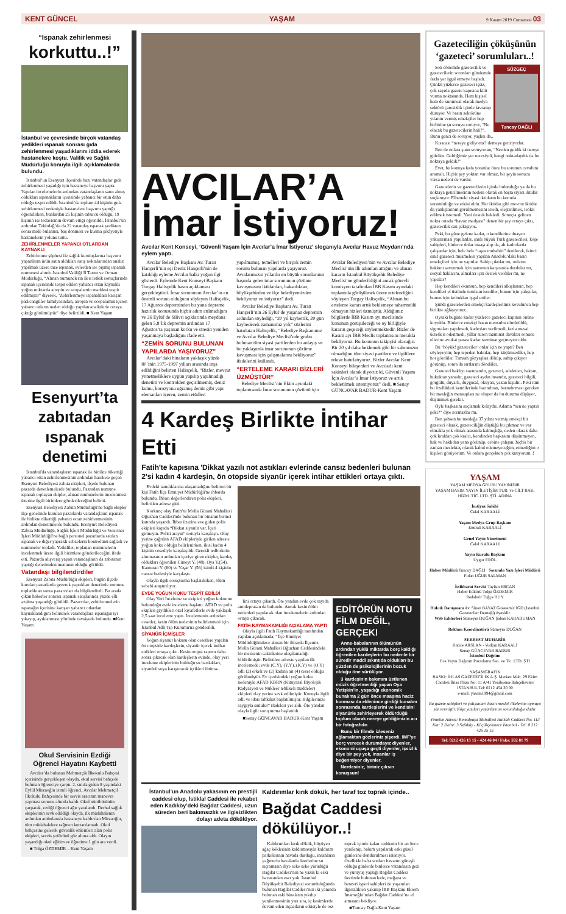KENT GÜNCEL YAŞAM 9 Kasım 2019 Cumartesi 03
“Ispanak zehirlenmesi
korkuttu..!”
İstanbul ve çevresinde birçok vatandaş yedikleri ıspanak sonrası gıda zehirlenmesi yaşadıklarını iddia ederek hastanelere koştu. Valilik ve Sağlık Müdürlüğü konuyla ilgili açıklamalarda bulundu.
İstanbul’un Esenyurt ilçesinde bazı vatandaşlar gıda zehirlenmesi yaşadığı için hastaneye başvuru yaptı. Yapılan incelemelerin ardından vatandaşların satın almış oldukları ıspanakların içerisinde yabancı bir otun daha olduğu tespit edildi. İstanbul’da toplam 44 kişinin gıda zehirlenmesi nedeniyle hastanelere başvuru yaptığı öğrenilirken, bunlardan 25 kişinin taburcu olduğu, 19 kişinin ise tedavisinin devam ettiği öğrenildi. İstanbul’un ardından Tekirdağ’da da 22 vatandaş ıspanak yedikten sonra mide bulantısı, baş dönmesi ve kusma şikâyetiyle hastanelerin yolunu tuttu.
ZEHİRLENMELER YAPANCI OTLARDAN KAYNAKLI
Zehirlenme şüphesi ile sağlık kuruluşlarına başvuru yapanların ürün satın aldıkları satış noktalarından analiz yapılmak üzere taze ıspanak, evlerden ise pişmiş ıspanak numunesi alındı. İstanbul Valiliği İl Tarım ve Orman Müdürlüğü, “Alınan numunelerin ileri tetkik sonuçlarında ıspanak içerisinde tespit edilen yabancı ottan kaynaklı yoğun miktarda atropin ve scopalamin maddesi tespit edilmiştir” diyerek, "Zehirlenmeye ıspanaklara karışan patlıcangiller familyasından, atropin ve scopalamin içeren yabancı otların neden olduğu yapılan analizlerle ortaya çıktığı görülmüştür" diye belirtildi. ■ Kent Yaşam
Esenyurt’ta
zabıtadan ıspanak
denetimi
İstanbul'da vatandaşların ıspanak ile birlikte tükettiği yabancı ottan zehirlenmesinin ardından harekete geçen Esenyurt Belediyesi zabıta ekipleri, ilçede bulunan pazarda denetlemelerde bulundu. Pazardan numune ıspanak toplayan ekipler, alınan numunelerin incelenmesi üzerine ilgili birimlere gönderileceğini belirtti.
Esenyurt Belediyesi Zabıta Müdürlüğü'ne bağlı ekipler ilçe genelinde kurulan pazarlarda vatandaşların ıspanak ile birlikte tükettiği yabancı ottan zehirlenmesinin ardından denetimlerde bulundu. Esenyurt Belediyesi Zabıta Müdürlüğü, Sağlık İşleri Müdürlüğü ve Veteriner İşleri Müdürlüğü'ne bağlı personel pazarlarda satılan ıspanak ve diğer yapraklı sebzelerin kontrolünü sağladı ve numuneler topladı. Yetkililer, toplanan numunelerin incelenmek üzere ilgili birimlere gönderileceğini ifade etti. Pazarda alışveriş yapan vatandaşların da zabıtanın yaptığı denetimden memnun olduğu görüldü.
Vatandaşı bilgilendirdiler
Esenyurt Zabıta Müdürlüğü ekipleri, bugün ilçede kurulan pazarlarda gezerek yaptıkları denetimle numune topladıktan sonra pazarcıları da bilgilendirdi. Bu arada çıkan haberler sonrası ıspanak satışlarında yüzde elli azalma yaşandığı görüldü. Pazarcılar, zehirlenmelerin ıspanağın içerisine karışan yabancı otlardan kaynaklandığını belirterek vatandaşlara ıspanağın iyi yıkayıp, ayıklanması yönünde tavsiyede bulundu. ■Kent Yaşam
Okul Servisinin Ezdiği Öğrenci Hayatını Kaybetti
Avcılar’da bulunan Mehmetçik İlkokulu Bahçesi içerisinde gerçekleşen olayda, okul servisi bahçede bulunan öğrenciye çarptı. 2. sınıfa giden 8 yaşındaki Eylül Mirzaoğlu isimli öğrenci, Avcılar Mehmetçil İlkokulu Bahçesinde bir servis aracının manevra yapması sonucu altında kaldı. Okul minibüsünün çarparak, ezdiği öğrenci ağır yaralandı. Derhal sağlık ekiplerinin sevk edildiği olayda, ilk müdahalenin ardından ambulansla hastaneye kaldırılan Mirzaoğlu, tüm müdahalelere rağmen kurtarılamadı. Okul bahçesine gelerek güvenlik önlemleri alan polis ekipleri, servis şoförünü göz altına aldı. Olayın yaşandığı okul eğitim ve öğretime 1 gün ara verdi.
■ Tolga ÖZDEMİR – Kent Yaşam
AVCILAR’A
İmar İstiyoruz!
Avcılar Kent Konseyi, ‘Güvenli Yaşam İçin Avcılar’a İmar İstiyoruz’ sloganıyla Avcılar Havuz Meydanı’nda eylem yaptı.
Avcılar Belediye Başkanı Av. Turan Hançerli’nin eşi Deniz Hançerli’nin de katıldığı eyleme Avcılar halkı yoğun ilgi gösterdi. Eylemde Kent Konseyi Başkanı Turgay Halisçelik basın açıklaması gerçekleştirdi. İmar sorununun Avcılar’ın en önemli sorunu olduğunu söyleyen Halisçelik, 17 Ağustos depreminden bu yana depreme hazırlık konusunda hiçbir adım atılmadığını ve 26 Eylül’de Silivri açıklarında meydana gelen 5,8’lik depremin ardından 17 Ağustos’ta yaşanan korku ve stresin yeniden yaşanmaya başladığını ifade etti.
“ZEMİN SORUNU BULUNAN YAPILARDA YAŞIYORUZ”
Avcılar’daki binaların yaklaşık yüzde 80’inin 1975-1997 yılları arasında inşa edildiğini belirten Halisçelik, “Bizler, mevcut yönetmeliklere uygun yapılıp yapılmadığı denetim ve kontrolden geçirilmemiş, deniz kumu, korozyona uğramış demir gibi yapı elemanları içeren, zemin etüdleri yapılmamış, temelleri ve birçok zemin sorunu bulunan yapılarda yaşıyoruz. Avcılarımızın yıllardır en büyük sorunlarının başında gelen imar sorununun çözüme kavuşmasını iktidardan, bakanlıktan, büyükşehirden ve ilçe belediyemizden bekliyoruz ve istiyoruz” dedi.
Avcılar Belediye Başkanı Av. Turan Hançerli’nin 26 Eylül’de yaşanan depremin ardından söylediği, “20 yıl kaybettik, 20 gün kaybedecek zamanımız yok” sözlerini hatırlatan Halisçelik, “Belediye Başkanımız ve Avcılar Belediye Meclisi’nde grubu bulunan tüm siyasi partilerden bu anlayış ve bu yaklaşımla imar sorununun çözüme kavuşması için çalışmalarını bekliyoruz” ifadelerini kullandı.
“ERTELEME KARARI BİZLERİ ÜZMÜŞTÜR”
Belediye Meclisi’nin Ekim ayındaki toplantısında İmar sorununun çözümü için Avcılar Belediyesi’nin ve Avcılar Belediye Meclisi’nin ilk adımları attığını ve alınan kararın İstanbul Büyükşehir Belediye Meclisi’ne gönderildiğini ancak görevli komisyon tarafından İBB Kasım ayındaki toplantıda görüşülmek üzere ertelendiğini söyleyen Turgay Halisçelik, “Alınan bu erteleme kararı artık beklemeye tahammülü olmayan bizleri üzmüştür. Aldığımız bilgilerde İBB Kasım ayı meclisinde konunun görüşüleceği ve oy birliğiyle kararın geçeceği söylenmektedir. Bizler de Kasım ayı İBB Meclis toplantısını merakla bekliyoruz. Bu konunun takipçisi olacağız. Bir 20 yıl daha beklemek gibi bir sabrımızın olmadığını tüm siyasi partilere ve ilgililere tekrar hatırlatıyoruz. Bizler Avcılar Kent Konseyi bileşenleri ve Avcılarlı kent sakinleri olarak diyoruz ki, Güvenli Yaşam İçin Avcılar’a İmar İstiyoruz ve artık bekletilmek istemiyoruz” dedi. ■ Senay GÜNCAVAR BADUR-Kent Yaşam
4 Kardeş Birlikte İntihar Etti
Fatih'te kapısına 'Dikkat yazılı not astıkları evlerinde cansız bedenleri bulunan 2'si kadın 4 kardeşin, ön otopside siyanür içerek intihar ettikleri ortaya çıktı.
Evdeki tanıdıklarına ulaşamadığını belirten bir kişi Fatih İlçe Emniyet Müdürlüğü'ne ihbarda bulundu. İhbarı değerlendiren polis ekipleri, belirtilen adrese gitti.
Korkunç olay Fatih’te Molla Gürani Mahallesi Oğuzhan Caddesi'nde bulunan bir binanın birinci katında yaşandı. İhbar üzerine eve giden polis ekipleri kapıda “Dikkat siyanür var. İçeri girmeyin. Polisi arayın” notuyla karşılaştı. Olay yerine çağrılan AFAD ekipleriyle girilen adreste yoğun koku olduğu belirlenirken, ikisi kadın 4 kişinin cesediyle karşılaşıldı. Gerekli tedbirlerin alınmasının ardından içeriye giren ekipler, kardeş oldukları öğrenilen Cüneyt Y. (48), Oya Y.(54), Kamuran Y. (60) ve Yaşar Y. (56) isimli 4 kişinin cansız bedeniyle karşılaştı.
Olayla ilgili soruşturma başlatılırken, ölüm sebebi araştırılıyor.
EVDE YOĞUN KOKU TESPİT EDİLDİ
Olay Yeri İnceleme ve ekipleri yoğun kokunun bulunduğu evde inceleme başlattı. AFAD ve polis ekipleri giydikleri özel kıyafetlerle evde yaklaşık 2,5 saat inceleme yaptı. İncelemenin ardından cesetler, kesin ölüm nedeninin belirlenmesi için İstanbul Adli Tıp Kurumu'na gönderildi.
SİYANÜR İÇMİŞLER
Yoğun siyanür kokusu olan cesetlere yapılan ön otopside kardeşlerin, siyanür içerek intihar ettikleri ortaya çıktı. Kesin otopsi raporu daha sonra çıkacak olan kardeşlerin evinde, olay yeri inceleme ekiplerinin bulduğu su bardakları, siyanürü suya karıştırarak içtikleri ihtima-
lini ortaya çıkardı. Öte yandan evde çok sayıda antideprasan da bulundu. Ancak kesin ölüm nedenleri yapılacak olan incelemelerin ardından ortaya çıkacak.
FATİH KAYMAKAMLIĞI AÇIKLAMA YAPTI
Olayla ilgili Fatih Kaymakamlığı tarafından yapılan açıklamada; “İlçe Emniyet Müdürlüğümüzce alınan bir ihbarda İlçemiz Molla Gürani Mahallesi Oğuzhan Caddesindeki bir meskenin sakinlerine ulaşılamadığı bildirilmiştir. Belirtilen adreste yapılan ilk incelemede; evde (C.Y), (Y.Y), (K.Y) ve (O.Y) adlı (2) erkek ve (2) kadına ait (4) ceset olduğu görülmüştür. Ev içerisindeki yoğun koku nedeniyle AFAD KBRN (Kimyasal Biyolojik Radyasyon ve Nükleer tehlikeli maddeler) ekipleri olay yerine sevk edilmiştir. Konuyla ilgili adli ve idari tahkikat başlatılmıştır. Bilgilerinize saygıyla sunulur” ifadeleri yer aldı. Öte yandan olayla ilgili soruşturma başlatıldı.
■Senay GÜNCAVAR BADUR-Kent Yaşam
EDİTÖRÜN NOTU
FİLM DEĞİL, GERÇEK!
Anne-babalarının ölümünün ardından yüklü miktarda borç kaldığı öğrenilen kardeşlerin bu nedenle bir süredir maddi sıkıntıda oldukları bu yüzden de psikolojilerinin bozuk olduğu öne sürülüyor.
3 kardeşinin bakımını üstlenen müzik öğretmenliği yapan Oya Yetişkin’in, yaşadığı ekonomik bunalıma 2 gün önce maaşına haciz konması da eklenince girdiği bunalım sonrasında kardeşlerini ve kendisini siyanürle zehirleyerek öldürdüğü toplum olarak nereye geldiğimizin acı bir fotoğrafıdır.
Bunu bir filmde izleseniz ağlamaktan gözleriniz şişerdi. IMF'ye borç verecek durumdayız diyenler, ekonomi uçuşa geçti diyenler, işsizlik diye bir şey yok, insanlar iş beğenmiyor diyenler.
Nerdesiniz, biriniz çıksın konuşsun!
İstanbul’un Anadolu yakasının en prestijli caddesi olup, İstiklal Caddesi ile rekabet eden Kadıköy’deki Bağdat Caddesi, uzun süreden beri bakımsızlık ve ilgisizlikten dolayı adeta dökülüyor.
Kaldırımlar kırık dökük, her taraf toz toprak içinde..
Bağdat Caddesi dökülüyor..!
Kaldırımları kırık dökük, büyüyen ağaç köklerinin kaldırmasıyla kaldırım parkelerinin havada durduğu, insanların yağmurlu havalarda üzerlerine su sıçramasın diye seke seke yürüdüğü Bağdat Caddesi’nin ne yazık ki eski havasından eser yok. İstanbul Büyükşehir Belediyesi sorumluluğunda bulunan Bağdat Caddesi’nin iki yanında bulunan eski binaların yıkılıp yenilenmesinin yarı sıra, iç kesimlerde devam eden inşaatların etkisiyle de toz-toprak içinde kalan caddenin bir an önce yenilenip, bakım yapılarak eski güzel günlerine döndürülmesi isteniyor. Özellikle hafta sonları havanın güneşli olduğu günlerde binlerce vatandaşın gezi ve yürüyüş yaptığı Bağdat Caddesi üzerinde bulunan kafe, mağaza ve benzeri işyeri sahipleri de yaşanılan ilgisizlikten yakınıp İBB Başkanı Ekrem İmamoğlu’ndan Bağdat Caddesi’ne el atmasını bekliyor.
■Tuncay Dağlı-Kent Yaşam
Gazeteciliğin çöküşünün ‘gazeteci’ sorumluları..!
SÜZGEÇ
Tuncay DAĞLI
Son dönemde gazetecilik ve gazetecilerin sorunları gündemde fazla yer işgal etmeye başladı. Çünkü yüzlerce gazeteci işsiz, çok sayıda gazete kapısına kilit vurma noktasında. Hem kişisel hem de kurumsal olarak medya sektörü çaresizlik içinde kıvranıp duruyor. Ve basın sektörüne yılarını vermiş emekçiler hep birbirine şu soruyu soruyor, “Ne olacak bu gazetecilerin hali?”. Bunu genci de soruyor, yaşlısı da..
Kısacası “nereye gidiyoruz? demeye getiriyorlar.
Ben de onlara şunu soruyorum, “Nerden geldik ki nereye gidelim. Geldiğimiz yer neresiydi, hangi noktadaydık da bu noktaya geldik?”
Evet, bu konuya kafa yoranlar önce bu sorunun cevabını aramalı. Hiçbir şey yoktan var olmaz, bir şeyin sonucu varsa nedeni de vardır.
Gazetelerin ve gazetecilerin içinde bulunduğu ya da bu noktaya getirilmesinin nedeni olarak en başta siyasi iktidar suçlanıyor. Elbetteki siyasi iktidarın bu konuda sorumluluğu ve etkisi oldu. Her iktidar gibi mevcut iktidar da yanlışlarının görülmemesini istedi, eleştirilmek, tenkit edilmek istemedi. Yani destek bekledi. Sonuçta gelinen nokta ortada “havuz medyası” denen bir şey ortaya çıktı, gazetecilik can çekişiyor..
Peki, bu güne gelene kadar, o kendilerine duayen yakıştırması yapılanlar, şanlı büyük Türk gazetecileri, köşe sahipleri, binlerce dolar maaşı alıp da, alt kadrolarda çalışanlar için, hele hele “taşra muhabiri” denilerek, ikinci sınıf gazeteci muamelesi yapılan Anadolu’daki basın emekçileri için ne yaptılar. Sahip çıktılar mı, onların hakkını savunmak için patronun karşısında durdular mı, sosyal haklarını, almaları için destek verdiler mi, ne yaptılar?
Hep kendileri okunsun, hep kendileri alkışlansın, hep kendileri el üstünde tutulsun istediler, bunun için çalıştılar, bunun için koltukları işgal ettiler.
Şimdi gazetelerden emekçi kardeşlerimiz kovulunca hep birlikte ağlaşıyoruz..
Oysaki bugüne kadar yüzlerce gazeteci kapının önüne koyuldu. Binlerce emekçi basın mensubu sömürüldü, sigortaları yapılmadı, kadroları verilmedi, fazla mesai ücretleri ödenmedi, yıllar süren tazminat davaları sonucu ellerine avukat parası kadar tazminat geçmeyen oldu.
Bu ‘böyük! gazeteciler’ onlar için ne yaptı? Ben söyleyeyim; hep tepeden baktılar, hep küçümsediler, hep hor gördüler. Tımsah gözyaşları döküp, sahip çıkıyor görünüp, sonra da sırtlarını döndüler.
Gazeteci haklıyı savunandır, gazeteci, adaletten, haktan, hukuktan yanadır, gazeteci aydın insandır, gazeteci bilgili, görgülü, duyarlı, duygusal, okuyan, yazan kişidir.. Peki tüm bu özellikleri kendilerinde barındıran, barındırması gereken bir mesleğin mensupları ne oluyor da bu duruma düşüyor, düşünmek gerekir.
Öyle başkasını suçlamak kolaydır. Adama “sen ne yaptın peki?” diye sormazlar mı.
Ben şahsen bu mesleğe 37 yılını vermiş emekçi bir gazeteci olarak, gazeteciliğin düştüğü bu çıkmaz ve var olmakla yok olmak arasında kalmışlığa, neden olarak daha çok kraldan çok kralcı, kendinden başkasını düşünmeyen, hak ve haklıdan yana görünüp, cebine çalışan, hiçbir bir zaman meslektaş olarak kabul edemeyeceğim, etmediğim o kişileri görüyorum. Ve onlara gerçekten çok kızıyorum..!
YAŞAM
YAŞAM MEDYA GRUBU YAYINIDIR
YAŞAM BASIM YAYIN İLETİŞİM TUR. ve CİLT BAK. HİZM. TİC. LTD. ŞTİ. ADINA
İmtiyaz Sahibi
Celal KARAALİ
Yaşam Medya Grup Başkanı
Emirali KARAALİ
Genel Yayın Yönetmeni
Celal KARAALİ
Yayın Kurulu Başkanı
Uygur EROL
Haber Müdürü Tuncay DAĞLI Sorumlu Yazı İşleri Müdürü Fidan UĞUR SALMAN
İstihbarat Servisi Tayfun ERCAN
Haber Editörü Tolga ÖZDEMİR
Redaktör Tuğçe HUY
Hukuk Danışmanı Av. Sinan BAYAT Gazetemiz İGD (İstanbul Gazeteciler Derneği) üyesidir.
Web Editörleri Sümeyra DUĞAN Şaban KARADUMAN
Reklam Koordinatörü Sümeyra DUĞAN
SERBEST MUHABİR
Hatice ARSLAN - Volkan KARAALİ
Senay GÜNCEVAR BADUR
İstanbul Dağıtım
Ece Yayın Dağıtım Pazarlama San. ve Tic. LTD. ŞTİ
YAŞAMGRAFİK
BASKI: İHLAS GAZETECİLİK A.Ş. Merkez Mah. 29 Ekim Caddesi İhlas Plaza No: 11 A/41 Yenibosna-Bahçelievler/İSTANBUL Tel: 0212 454 30 00
e-mail: yasam1994@gmail.com
Bu gazete sahipleri ve çalışanları basın meslek ilkelerine uymaya söz vermiştir. Köşe yazıları yazarlarının sorumluluğundadır.
Yönetim Adresi: Kemalpaşa Mahallesi Halkalı Caddesi No: 113 Kat: 2 Daire: 3 Sefaköy - Küçükçekmece İstanbul - Tel: 0 212 426 15 15
Tel: 0212 426 15 15 - 424 46 04 / Faks: 592 81 79